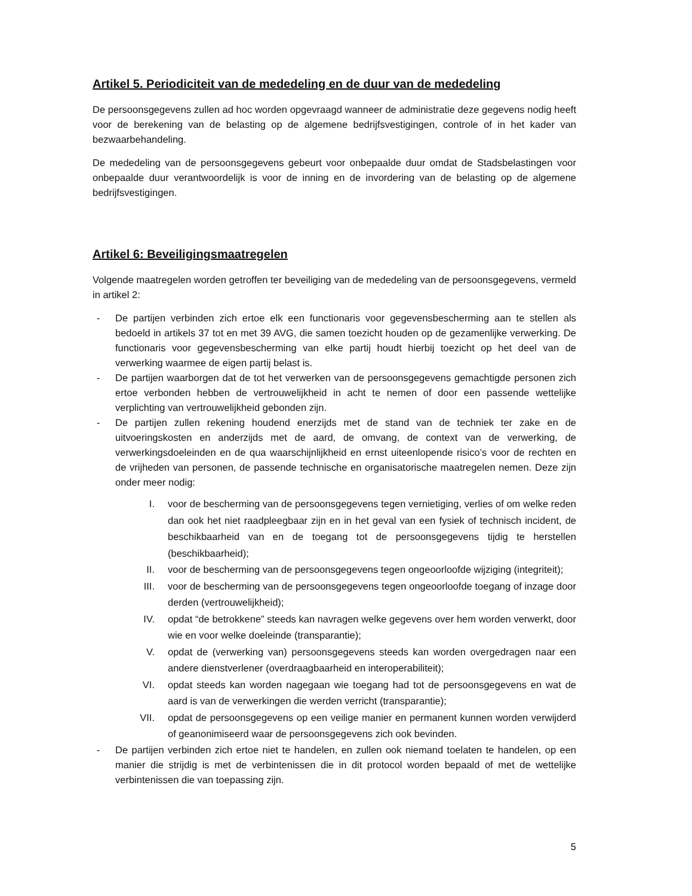Artikel 5. Periodiciteit van de mededeling en de duur van de mededeling
De persoonsgegevens zullen ad hoc worden opgevraagd wanneer de administratie deze gegevens nodig heeft voor de berekening van de belasting op de algemene bedrijfsvestigingen, controle of in het kader van bezwaarbehandeling.
De mededeling van de persoonsgegevens gebeurt voor onbepaalde duur omdat de Stadsbelastingen voor onbepaalde duur verantwoordelijk is voor de inning en de invordering van de belasting op de algemene bedrijfsvestigingen.
Artikel 6: Beveiligingsmaatregelen
Volgende maatregelen worden getroffen ter beveiliging van de mededeling van de persoonsgegevens, vermeld in artikel 2:
- De partijen verbinden zich ertoe elk een functionaris voor gegevensbescherming aan te stellen als bedoeld in artikels 37 tot en met 39 AVG, die samen toezicht houden op de gezamenlijke verwerking. De functionaris voor gegevensbescherming van elke partij houdt hierbij toezicht op het deel van de verwerking waarmee de eigen partij belast is.
- De partijen waarborgen dat de tot het verwerken van de persoonsgegevens gemachtigde personen zich ertoe verbonden hebben de vertrouwelijkheid in acht te nemen of door een passende wettelijke verplichting van vertrouwelijkheid gebonden zijn.
- De partijen zullen rekening houdend enerzijds met de stand van de techniek ter zake en de uitvoeringskosten en anderzijds met de aard, de omvang, de context van de verwerking, de verwerkingsdoeleinden en de qua waarschijnlijkheid en ernst uiteenlopende risico’s voor de rechten en de vrijheden van personen, de passende technische en organisatorische maatregelen nemen. Deze zijn onder meer nodig:
I. voor de bescherming van de persoonsgegevens tegen vernietiging, verlies of om welke reden dan ook het niet raadpleegbaar zijn en in het geval van een fysiek of technisch incident, de beschikbaarheid van en de toegang tot de persoonsgegevens tijdig te herstellen (beschikbaarheid);
II. voor de bescherming van de persoonsgegevens tegen ongeoorloofde wijziging (integriteit);
III. voor de bescherming van de persoonsgegevens tegen ongeoorloofde toegang of inzage door derden (vertrouwelijkheid);
IV. opdat “de betrokkene” steeds kan navragen welke gegevens over hem worden verwerkt, door wie en voor welke doeleinde (transparantie);
V. opdat de (verwerking van) persoonsgegevens steeds kan worden overgedragen naar een andere dienstverlener (overdraagbaarheid en interoperabiliteit);
VI. opdat steeds kan worden nagegaan wie toegang had tot de persoonsgegevens en wat de aard is van de verwerkingen die werden verricht (transparantie);
VII. opdat de persoonsgegevens op een veilige manier en permanent kunnen worden verwijderd of geanonimiseerd waar de persoonsgegevens zich ook bevinden.
- De partijen verbinden zich ertoe niet te handelen, en zullen ook niemand toelaten te handelen, op een manier die strijdig is met de verbintenissen die in dit protocol worden bepaald of met de wettelijke verbintenissen die van toepassing zijn.
5